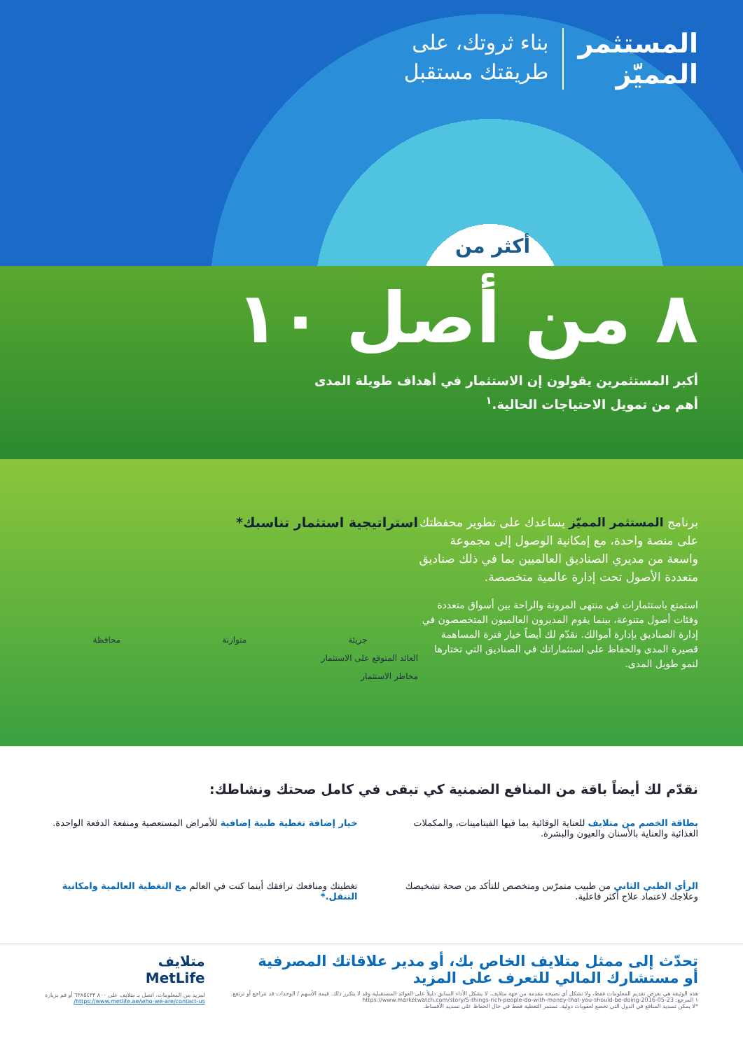المستثمر
المميّز
بناء ثروتك، على
طريقتك مستقبل
أكثر من
٨ من أصل ١٠
أكبر المستثمرين يقولون إن الاستثمار في أهداف طويلة المدى
أهم من تمويل الاحتياجات الحالية.<sup>١</sup>
برنامج المستثمر المميّز يساعدك على تطوير محفظتك على منصة واحدة، مع إمكانية الوصول إلى مجموعة واسعة من مديري الصناديق العالميين بما في ذلك صناديق متعددة الأصول تحت إدارة عالمية متخصصة.
استمتع باستثمارات في منتهى المرونة والراحة بين أسواق متعددة وفئات أصول متنوعة، بينما يقوم المديرون العالميون المتخصصون في إدارة الصناديق بإدارة أموالك. نقدّم لك أيضاً خيار فترة المساهمة قصيرة المدى والحفاظ على استثماراتك في الصناديق التي تختارها لنمو طويل المدى.
استراتيجية استثمار تناسبك*
جريئة متوازنة محافظة
العائد المتوقع على الاستثمار
مخاطر الاستثمار
نقدّم لك أيضاً باقة من المنافع الضمنية كي تبقى في كامل صحتك ونشاطك:
بطاقة الخصم من متلايف للعناية الوقائية بما فيها الفيتامينات، والمكملات الغذائية والعناية بالأسنان والعيون والبشرة.
خيار إضافة تغطية طبية إضافية للأمراض المستعصية ومنفعة الدفعة الواحدة.
الرأي الطبي الثاني من طبيب متمرّس ومتخصص للتأكد من صحة تشخيصك وعلاجك لاعتماد علاج أكثر فاعلية.
تغطيتك ومنافعك ترافقك أينما كنت في العالم مع التغطية العالمية وامكانية التنقل.*
تحدّث إلى ممثل متلايف الخاص بك، أو مدير علاقاتك المصرفية
أو مستشارك المالي للتعرف على المزيد
هذه الوثيقة هي بغرض تقديم المعلومات فقط، ولا تشكل أي نصيحة مقدمة من جهة متلايف. لا يشكل الأداء السابق دليلاً على العوائد المستقبلية وقد لا يتكرر ذلك. قيمة الأسهم / الوحدات قد تتراجع أو ترتفع.
١ المرجع: https://www.marketwatch.com/story/5-things-rich-people-do-with-money-that-you-should-be-doing-2016-05-23
*لا يمكن تسديد المنافع في الدول التي تخضع لعقوبات دولية. تستمر التغطية فقط في حال الحفاظ على تسديد الأقساط.
متلايف
MetLife
لمزيد من المعلومات، اتصل بـ متلايف على ٨٠٠ ٦٣٨٥٤٣٣ أو قم بزيارة
https://www.metlife.ae/who-we-are/contact-us/